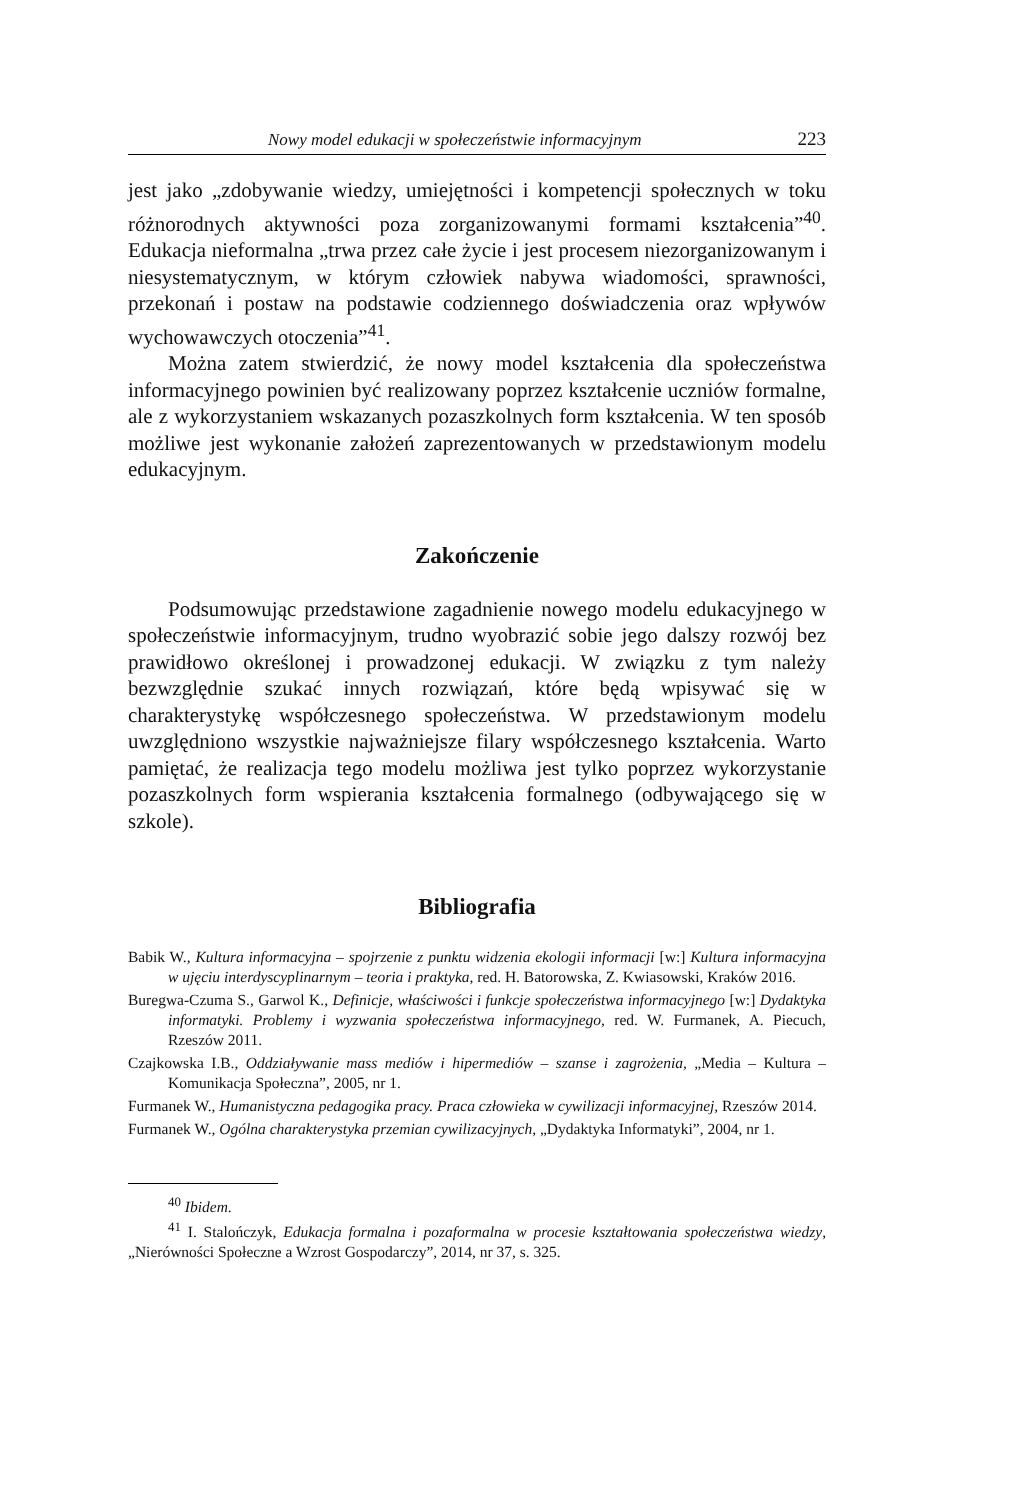Nowy model edukacji w społeczeństwie informacyjnym 223
jest jako „zdobywanie wiedzy, umiejętności i kompetencji społecznych w toku różnorodnych aktywności poza zorganizowanymi formami kształcenia”<sup>40</sup>. Edukacja nieformalna „trwa przez całe życie i jest procesem niezorganizowanym i niesystematycznym, w którym człowiek nabywa wiadomości, sprawności, przekonań i postaw na podstawie codziennego doświadczenia oraz wpływów wychowawczych otoczenia”<sup>41</sup>.
Można zatem stwierdzić, że nowy model kształcenia dla społeczeństwa informacyjnego powinien być realizowany poprzez kształcenie uczniów formalne, ale z wykorzystaniem wskazanych pozaszkolnych form kształcenia. W ten sposób możliwe jest wykonanie założeń zaprezentowanych w przedstawionym modelu edukacyjnym.
Zakończenie
Podsumowując przedstawione zagadnienie nowego modelu edukacyjnego w społeczeństwie informacyjnym, trudno wyobrazić sobie jego dalszy rozwój bez prawidłowo określonej i prowadzonej edukacji. W związku z tym należy bezwzględnie szukać innych rozwiązań, które będą wpisywać się w charakterystykę współczesnego społeczeństwa. W przedstawionym modelu uwzględniono wszystkie najważniejsze filary współczesnego kształcenia. Warto pamiętać, że realizacja tego modelu możliwa jest tylko poprzez wykorzystanie pozaszkolnych form wspierania kształcenia formalnego (odbywającego się w szkole).
Bibliografia
Babik W., Kultura informacyjna – spojrzenie z punktu widzenia ekologii informacji [w:] Kultura informacyjna w ujęciu interdyscyplinarnym – teoria i praktyka, red. H. Batorowska, Z. Kwiasowski, Kraków 2016.
Buregwa-Czuma S., Garwol K., Definicje, właściwości i funkcje społeczeństwa informacyjnego [w:] Dydaktyka informatyki. Problemy i wyzwania społeczeństwa informacyjnego, red. W. Furmanek, A. Piecuch, Rzeszów 2011.
Czajkowska I.B., Oddziaływanie mass mediów i hipermediów – szanse i zagrożenia, „Media – Kultura – Komunikacja Społeczna”, 2005, nr 1.
Furmanek W., Humanistyczna pedagogika pracy. Praca człowieka w cywilizacji informacyjnej, Rzeszów 2014.
Furmanek W., Ogólna charakterystyka przemian cywilizacyjnych, „Dydaktyka Informatyki”, 2004, nr 1.
<sup>40</sup> Ibidem.
<sup>41</sup> I. Stalończyk, Edukacja formalna i pozaformalna w procesie kształtowania społeczeństwa wiedzy, „Nierówności Społeczne a Wzrost Gospodarczy”, 2014, nr 37, s. 325.